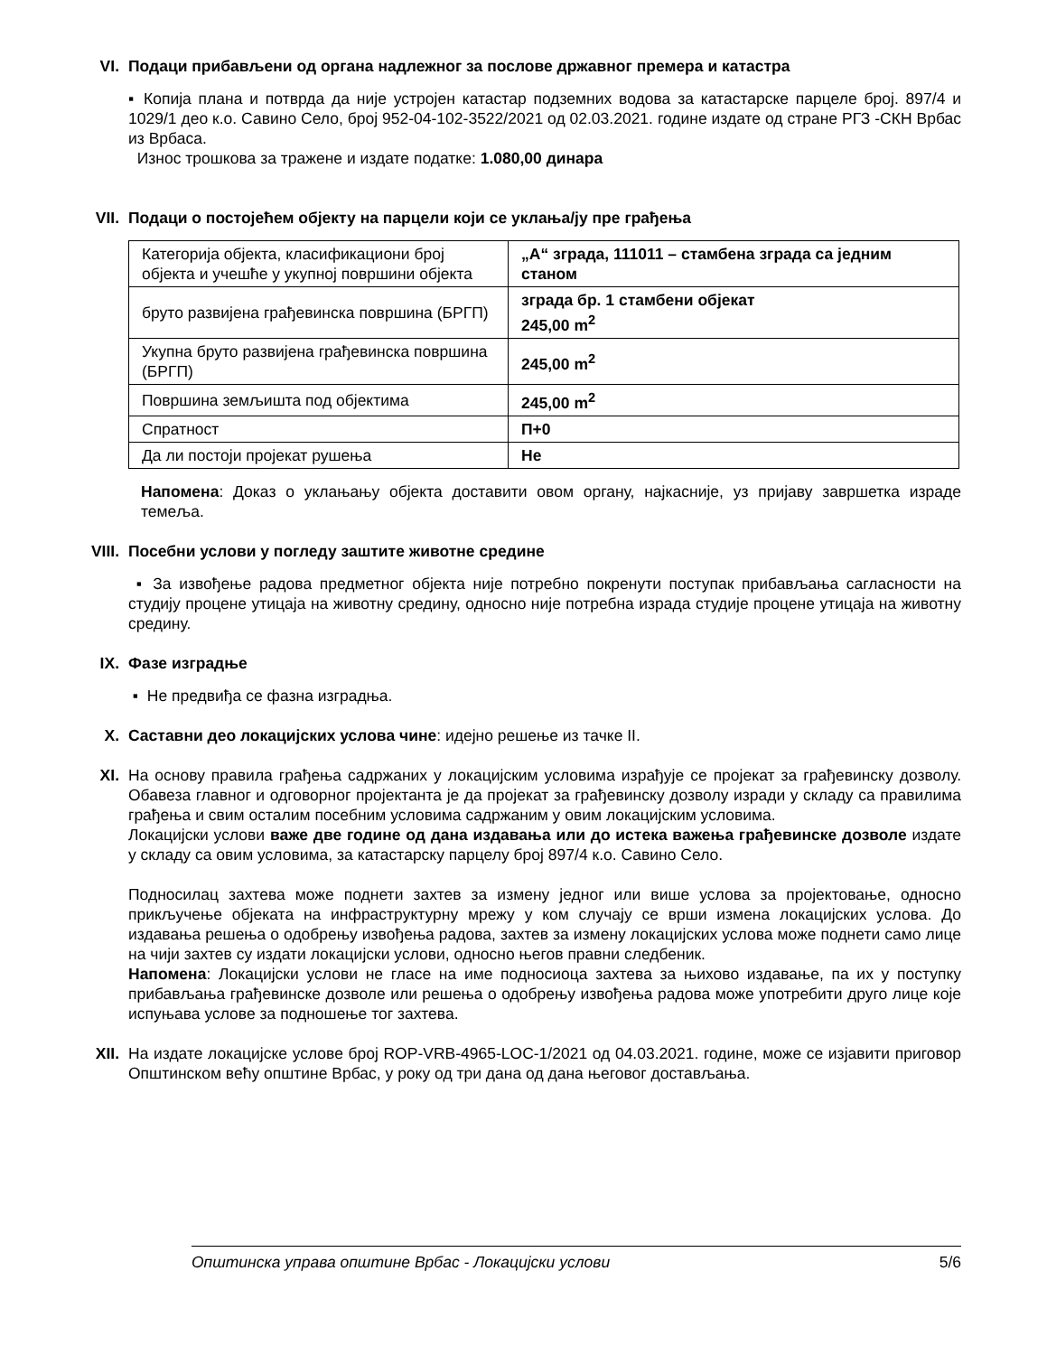VI. Подаци прибављени од органа надлежног за послове државног премера и катастра
▪ Копија плана и потврда да није устројен катастар подземних водова за катастарске парцеле број. 897/4 и 1029/1 део к.о. Савино Село, број 952-04-102-3522/2021 од 02.03.2021. године издате од стране РГЗ -СКН Врбас из Врбаса.
Износ трошкова за тражене и издате податке: 1.080,00 динара
VII. Подаци о постојећем објекту на парцели који се уклања/ју пре грађења
| Категорија објекта, класификациони број објекта и учешће у укупној површини објекта | „А“ зграда, 111011 – стамбена зграда са једним станом |
| бруто развијена грађевинска површина (БРГП) | зграда бр. 1 стамбени објекат 245,00 m<sup>2</sup> |
| Укупна бруто развијена грађевинска површина (БРГП) | 245,00 m<sup>2</sup> |
| Површина земљишта под објектима | 245,00 m<sup>2</sup> |
| Спратност | П+0 |
| Да ли постоји пројекат рушења | Не |
Напомена: Доказ о уклањању објекта доставити овом органу, најкасније, уз пријаву завршетка израде темеља.
VIII.
Посебни услови у погледу заштите животне средине
▪ За извођење радова предметног објекта није потребно покренути поступак прибављања сагласности на студију процене утицаја на животну средину, односно није потребна израда студије процене утицаја на животну средину.
IX. Фазе изградње
▪ Не предвиђа се фазна изградња.
X. Саставни део локацијских услова чине: идејно решење из тачке II.
XI. На основу правила грађења садржаних у локацијским условима израђује се пројекат за грађевинску дозволу. Обавеза главног и одговорног пројектанта је да пројекат за грађевинску дозволу изради у складу са правилима грађења и свим осталим посебним условима садржаним у овим локацијским условима.
Локацијски услови важе две године од дана издавања или до истека важења грађевинске дозволе издате у складу са овим условима, за катастарску парцелу број 897/4 к.о. Савино Село.
Подносилац захтева може поднети захтев за измену једног или више услова за пројектовање, односно прикључење објеката на инфраструктурну мрежу у ком случају се врши измена локацијских услова. До издавања решења о одобрењу извођења радова, захтев за измену локацијских услова може поднети само лице на чији захтев су издати локацијски услови, односно његов правни следбеник.
Напомена: Локацијски услови не гласе на име подносиоца захтева за њихово издавање, па их у поступку прибављања грађевинске дозволе или решења о одобрењу извођења радова може употребити друго лице које испуњава услове за подношење тог захтева.
XII. На издате локацијске услове број ROP-VRB-4965-LOC-1/2021 од 04.03.2021. године, може се изјавити приговор Општинском већу општине Врбас, у року од три дана од дана његовог достављања.
Општинска управа општине Врбас - Локацијски услови 5/6